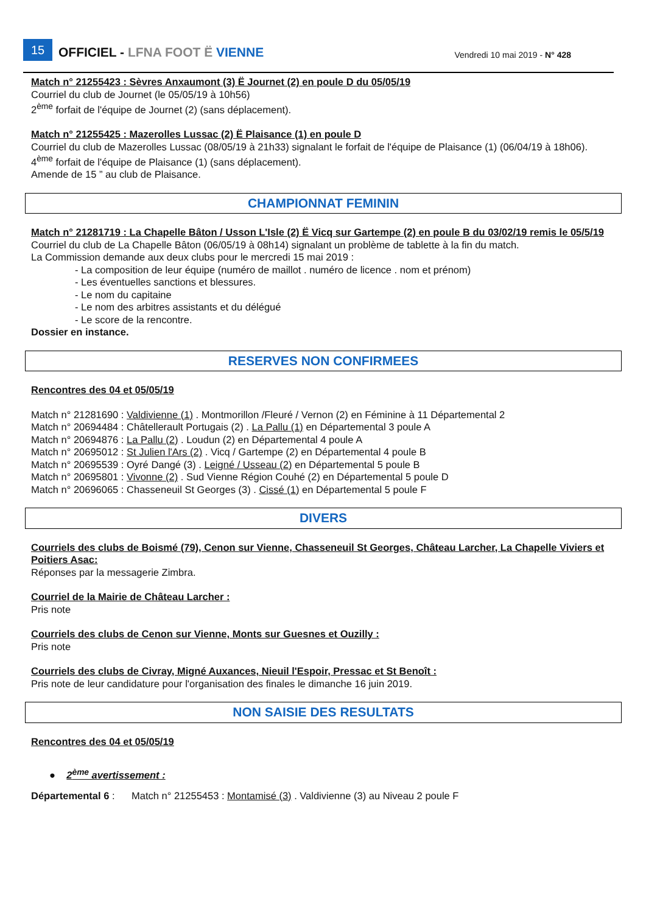15 OFFICIEL - LFNA FOOT Ë VIENNE Vendredi 10 mai 2019 - N° 428
Match n° 21255423 : Sèvres Anxaumont (3) Ë Journet (2) en poule D du 05/05/19
Courriel du club de Journet (le 05/05/19 à 10h56)
2<sup>ème</sup> forfait de l'équipe de Journet (2) (sans déplacement).
Match n° 21255425 : Mazerolles Lussac (2) Ë Plaisance (1) en poule D
Courriel du club de Mazerolles Lussac (08/05/19 à 21h33) signalant le forfait de l'équipe de Plaisance (1) (06/04/19 à 18h06).
4<sup>ème</sup> forfait de l'équipe de Plaisance (1) (sans déplacement).
Amende de 15 ” au club de Plaisance.
CHAMPIONNAT FEMININ
Match n° 21281719 : La Chapelle Bâton / Usson L'Isle (2) Ë Vicq sur Gartempe (2) en poule B du 03/02/19 remis le 05/5/19
Courriel du club de La Chapelle Bâton (06/05/19 à 08h14) signalant un problème de tablette à la fin du match.
La Commission demande aux deux clubs pour le mercredi 15 mai 2019 :
- La composition de leur équipe (numéro de maillot . numéro de licence . nom et prénom)
- Les éventuelles sanctions et blessures.
- Le nom du capitaine
- Le nom des arbitres assistants et du délégué
- Le score de la rencontre.
Dossier en instance.
RESERVES NON CONFIRMEES
Rencontres des 04 et 05/05/19
Match n° 21281690 : Valdivienne (1) . Montmorillon /Fleuré / Vernon (2) en Féminine à 11 Départemental 2
Match n° 20694484 : Châtellerault Portugais (2) . La Pallu (1) en Départemental 3 poule A
Match n° 20694876 : La Pallu (2) . Loudun (2) en Départemental 4 poule A
Match n° 20695012 : St Julien l'Ars (2) . Vicq / Gartempe (2) en Départemental 4 poule B
Match n° 20695539 : Oyré Dangé (3) . Leigné / Usseau (2) en Départemental 5 poule B
Match n° 20695801 : Vivonne (2) . Sud Vienne Région Couhé (2) en Départemental 5 poule D
Match n° 20696065 : Chasseneuil St Georges (3) . Cissé (1) en Départemental 5 poule F
DIVERS
Courriels des clubs de Boismé (79), Cenon sur Vienne, Chasseneuil St Georges, Château Larcher, La Chapelle Viviers et Poitiers Asac:
Réponses par la messagerie Zimbra.
Courriel de la Mairie de Château Larcher :
Pris note
Courriels des clubs de Cenon sur Vienne, Monts sur Guesnes et Ouzilly :
Pris note
Courriels des clubs de Civray, Migné Auxances, Nieuil l'Espoir, Pressac et St Benoît :
Pris note de leur candidature pour l'organisation des finales le dimanche 16 juin 2019.
NON SAISIE DES RESULTATS
Rencontres des 04 et 05/05/19
● 2<sup>ème</sup> avertissement :
Départemental 6 : Match n° 21255453 : Montamisé (3) . Valdivienne (3) au Niveau 2 poule F